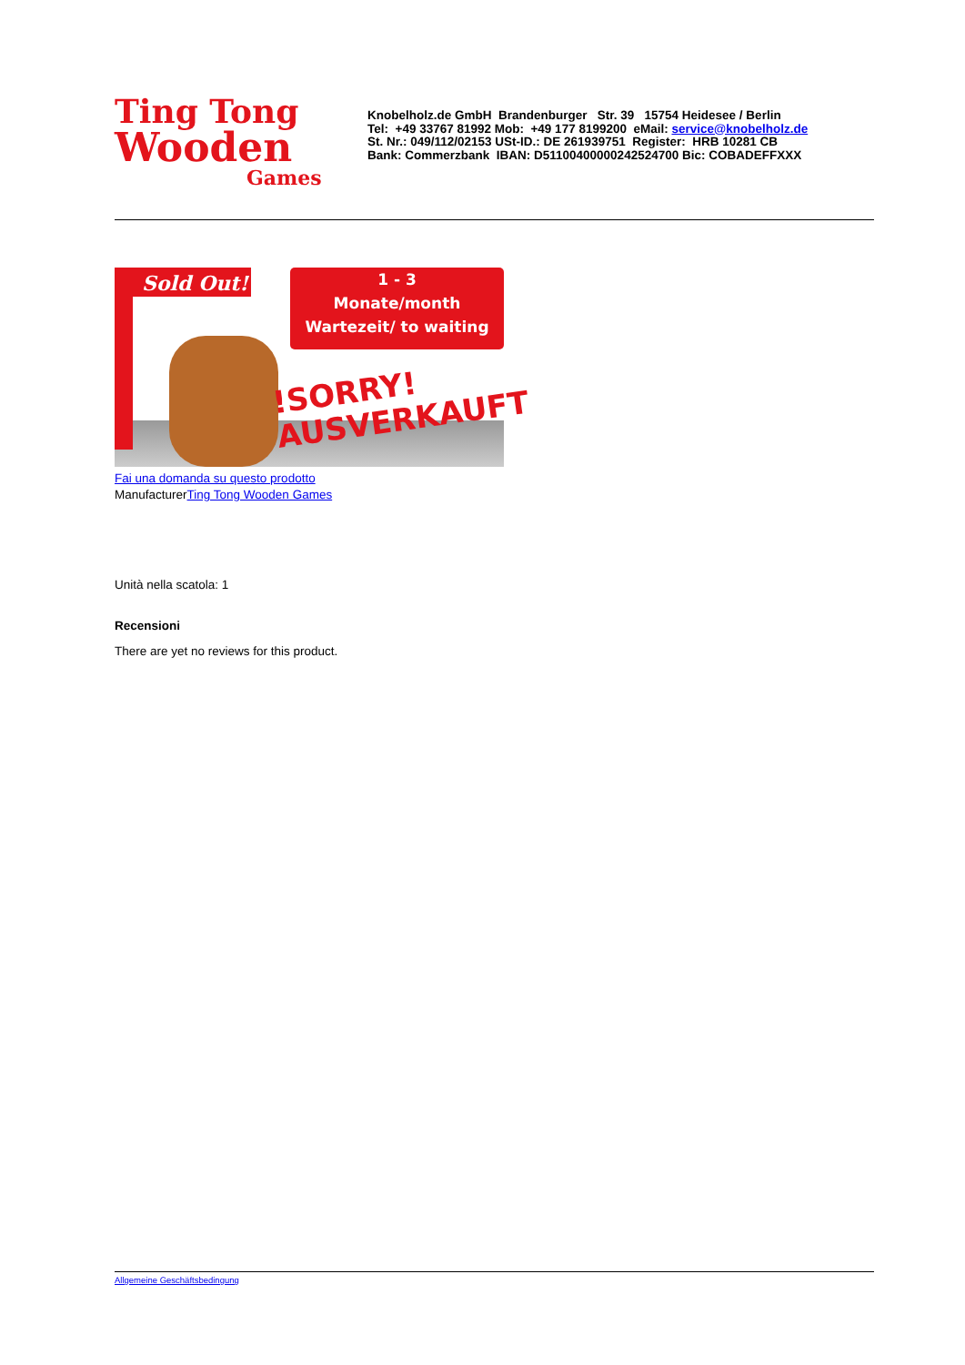Ting Tong
Wooden
Games
Knobelholz.de GmbH Brandenburger Str. 39 15754 Heidesee / Berlin
Tel: +49 33767 81992 Mob: +49 177 8199200 eMail: service@knobelholz.de
St. Nr.: 049/112/02153 USt-ID.: DE 261939751 Register: HRB 10281 CB
Bank: Commerzbank IBAN: D51100400000242524700 Bic: COBADEFFXXX
Sold Out!
1 - 3
Monate/month
Wartezeit/ to waiting
!SORRY!
AUSVERKAUFT
Fai una domanda su questo prodotto
ManufacturerTing Tong Wooden Games
Unità nella scatola: 1
Recensioni
There are yet no reviews for this product.
Allgemeine Geschäftsbedingung